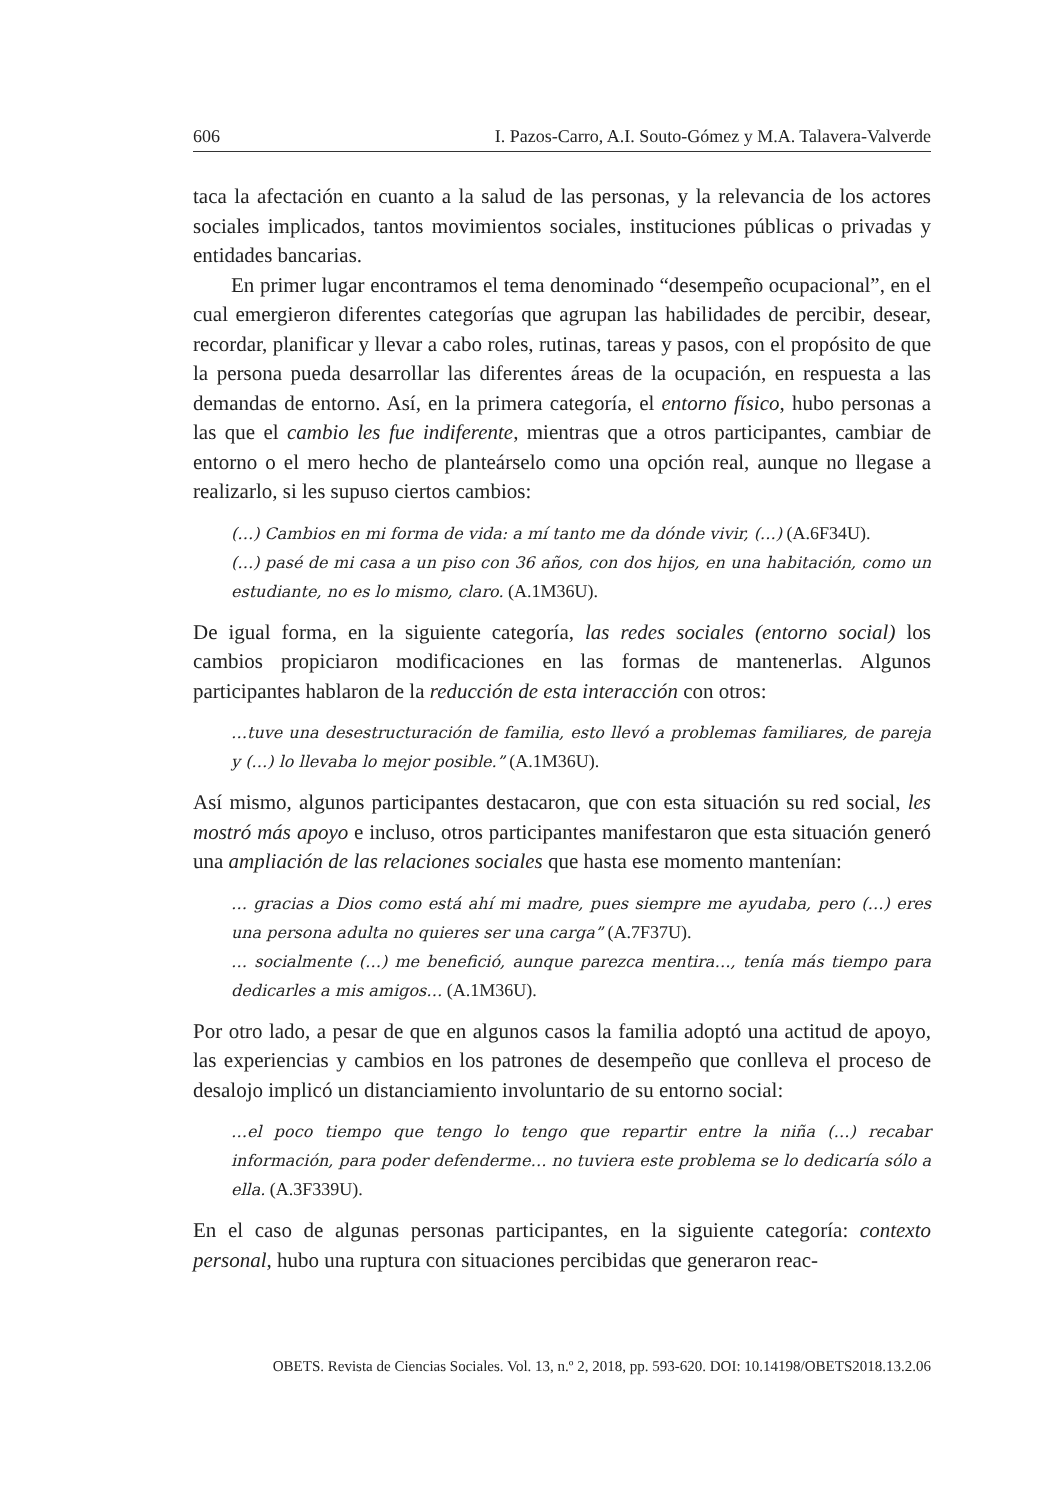606 I. Pazos-Carro, A.I. Souto-Gómez y M.A. Talavera-Valverde
taca la afectación en cuanto a la salud de las personas, y la relevancia de los actores sociales implicados, tantos movimientos sociales, instituciones públicas o privadas y entidades bancarias.
En primer lugar encontramos el tema denominado “desempeño ocupacional”, en el cual emergieron diferentes categorías que agrupan las habilidades de percibir, desear, recordar, planificar y llevar a cabo roles, rutinas, tareas y pasos, con el propósito de que la persona pueda desarrollar las diferentes áreas de la ocupación, en respuesta a las demandas de entorno. Así, en la primera categoría, el entorno físico, hubo personas a las que el cambio les fue indiferente, mientras que a otros participantes, cambiar de entorno o el mero hecho de planteárselo como una opción real, aunque no llegase a realizarlo, si les supuso ciertos cambios:
(…) Cambios en mi forma de vida: a mí tanto me da dónde vivir, (…) (A.6F34U).
(…) pasé de mi casa a un piso con 36 años, con dos hijos, en una habitación, como un estudiante, no es lo mismo, claro. (A.1M36U).
De igual forma, en la siguiente categoría, las redes sociales (entorno social) los cambios propiciaron modificaciones en las formas de mantenerlas. Algunos participantes hablaron de la reducción de esta interacción con otros:
…tuve una desestructuración de familia, esto llevó a problemas familiares, de pareja y (…) lo llevaba lo mejor posible.” (A.1M36U).
Así mismo, algunos participantes destacaron, que con esta situación su red social, les mostró más apoyo e incluso, otros participantes manifestaron que esta situación generó una ampliación de las relaciones sociales que hasta ese momento mantenían:
… gracias a Dios como está ahí mi madre, pues siempre me ayudaba, pero (…) eres una persona adulta no quieres ser una carga” (A.7F37U).
… socialmente (…) me benefició, aunque parezca mentira…, tenía más tiempo para dedicarles a mis amigos… (A.1M36U).
Por otro lado, a pesar de que en algunos casos la familia adoptó una actitud de apoyo, las experiencias y cambios en los patrones de desempeño que conlleva el proceso de desalojo implicó un distanciamiento involuntario de su entorno social:
…el poco tiempo que tengo lo tengo que repartir entre la niña (…) recabar información, para poder defenderme… no tuviera este problema se lo dedicaría sólo a ella. (A.3F339U).
En el caso de algunas personas participantes, en la siguiente categoría: contexto personal, hubo una ruptura con situaciones percibidas que generaron reac-
OBETS. Revista de Ciencias Sociales. Vol. 13, n.º 2, 2018, pp. 593-620. DOI: 10.14198/OBETS2018.13.2.06